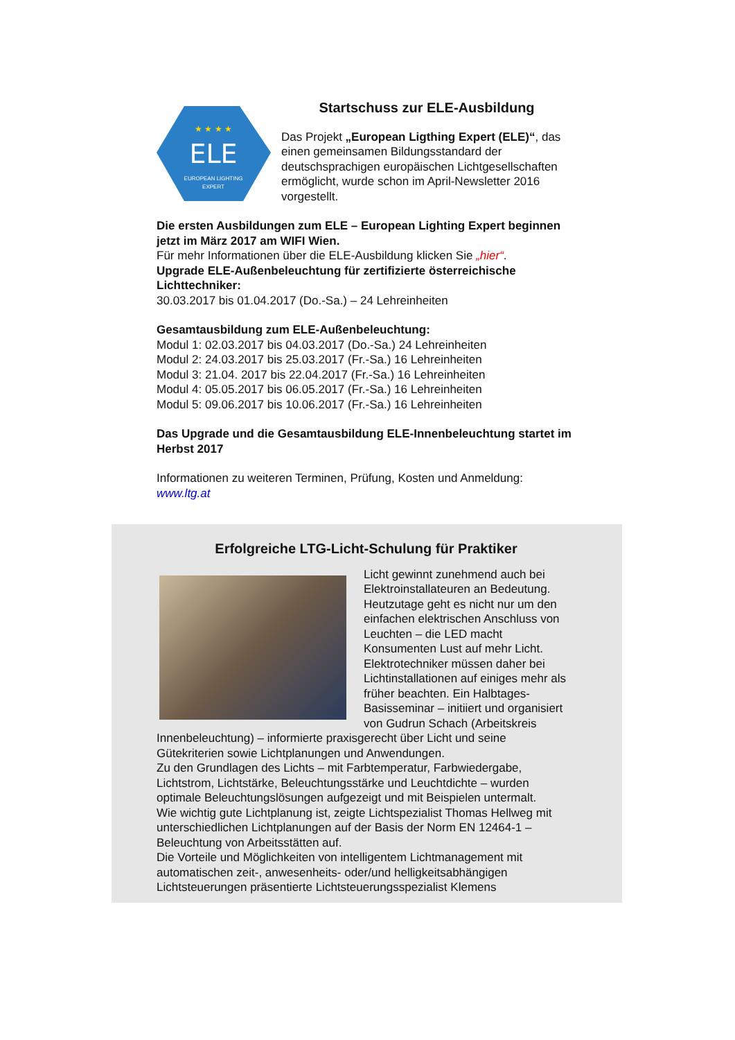★ ★ ★ ★
ELE
EUROPEAN LIGHTING
EXPERT
Startschuss zur ELE-Ausbildung
Das Projekt „European Ligthing Expert (ELE)“, das einen gemeinsamen Bildungsstandard der deutschsprachigen europäischen Lichtgesellschaften ermöglicht, wurde schon im April-Newsletter 2016 vorgestellt.
Die ersten Ausbildungen zum ELE – European Lighting Expert beginnen jetzt im März 2017 am WIFI Wien.
Für mehr Informationen über die ELE-Ausbildung klicken Sie „hier“.
Upgrade ELE-Außenbeleuchtung für zertifizierte österreichische Lichttechniker:
30.03.2017 bis 01.04.2017 (Do.-Sa.) – 24 Lehreinheiten
Gesamtausbildung zum ELE-Außenbeleuchtung:
Modul 1: 02.03.2017 bis 04.03.2017 (Do.-Sa.) 24 Lehreinheiten
Modul 2: 24.03.2017 bis 25.03.2017 (Fr.-Sa.) 16 Lehreinheiten
Modul 3: 21.04. 2017 bis 22.04.2017 (Fr.-Sa.) 16 Lehreinheiten
Modul 4: 05.05.2017 bis 06.05.2017 (Fr.-Sa.) 16 Lehreinheiten
Modul 5: 09.06.2017 bis 10.06.2017 (Fr.-Sa.) 16 Lehreinheiten
Das Upgrade und die Gesamtausbildung ELE-Innenbeleuchtung startet im Herbst 2017
Informationen zu weiteren Terminen, Prüfung, Kosten und Anmeldung:
www.ltg.at
Erfolgreiche LTG-Licht-Schulung für Praktiker
Licht gewinnt zunehmend auch bei Elektroinstallateuren an Bedeutung. Heutzutage geht es nicht nur um den einfachen elektrischen Anschluss von Leuchten – die LED macht Konsumenten Lust auf mehr Licht. Elektrotechniker müssen daher bei Lichtinstallationen auf einiges mehr als früher beachten. Ein Halbtages-Basisseminar – initiiert und organisiert von Gudrun Schach (Arbeitskreis Innenbeleuchtung) – informierte praxisgerecht über Licht und seine Gütekriterien sowie Lichtplanungen und Anwendungen.
Zu den Grundlagen des Lichts – mit Farbtemperatur, Farbwiedergabe, Lichtstrom, Lichtstärke, Beleuchtungsstärke und Leuchtdichte – wurden optimale Beleuchtungslösungen aufgezeigt und mit Beispielen untermalt.
Wie wichtig gute Lichtplanung ist, zeigte Lichtspezialist Thomas Hellweg mit unterschiedlichen Lichtplanungen auf der Basis der Norm EN 12464-1 – Beleuchtung von Arbeitsstätten auf.
Die Vorteile und Möglichkeiten von intelligentem Lichtmanagement mit automatischen zeit-, anwesenheits- oder/und helligkeitsabhängigen Lichtsteuerungen präsentierte Lichtsteuerungsspezialist Klemens